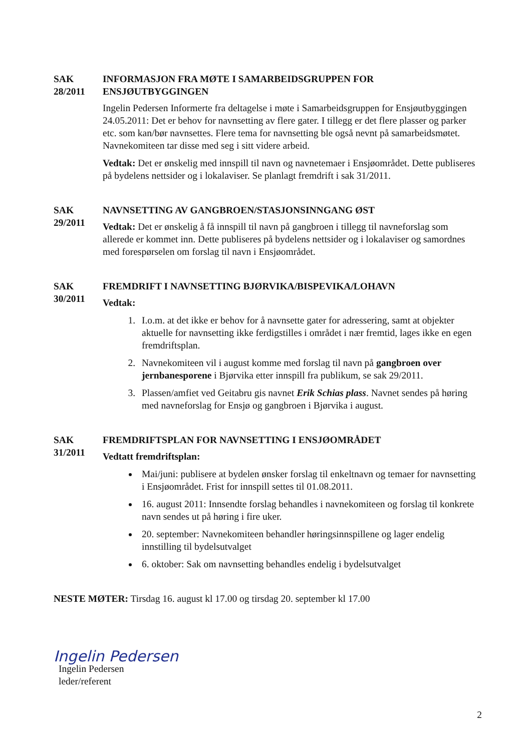SAK
28/2011
INFORMASJON FRA MØTE I SAMARBEIDSGRUPPEN FOR ENSJØUTBYGGINGEN
Ingelin Pedersen Informerte fra deltagelse i møte i Samarbeidsgruppen for Ensjøutbyggingen 24.05.2011: Det er behov for navnsetting av flere gater. I tillegg er det flere plasser og parker etc. som kan/bør navnsettes. Flere tema for navnsetting ble også nevnt på samarbeidsmøtet. Navnekomiteen tar disse med seg i sitt videre arbeid.
Vedtak: Det er ønskelig med innspill til navn og navnetemaer i Ensjøområdet. Dette publiseres på bydelens nettsider og i lokalaviser. Se planlagt fremdrift i sak 31/2011.
SAK
29/2011
NAVNSETTING AV GANGBROEN/STASJONSINNGANG ØST
Vedtak: Det er ønskelig å få innspill til navn på gangbroen i tillegg til navneforslag som allerede er kommet inn. Dette publiseres på bydelens nettsider og i lokalaviser og samordnes med forespørselen om forslag til navn i Ensjøområdet.
SAK
30/2011
FREMDRIFT I NAVNSETTING BJØRVIKA/BISPEVIKA/LOHAVN
Vedtak:
1. I.o.m. at det ikke er behov for å navnsette gater for adressering, samt at objekter aktuelle for navnsetting ikke ferdigstilles i området i nær fremtid, lages ikke en egen fremdriftsplan.
2. Navnekomiteen vil i august komme med forslag til navn på gangbroen over jernbanesporene i Bjørvika etter innspill fra publikum, se sak 29/2011.
3. Plassen/amfiet ved Geitabru gis navnet Erik Schias plass. Navnet sendes på høring med navneforslag for Ensjø og gangbroen i Bjørvika i august.
SAK
31/2011
FREMDRIFTSPLAN FOR NAVNSETTING I ENSJØOMRÅDET
Vedtatt fremdriftsplan:
Mai/juni: publisere at bydelen ønsker forslag til enkeltnavn og temaer for navnsetting i Ensjøområdet. Frist for innspill settes til 01.08.2011.
16. august 2011: Innsendte forslag behandles i navnekomiteen og forslag til konkrete navn sendes ut på høring i fire uker.
20. september: Navnekomiteen behandler høringsinnspillene og lager endelig innstilling til bydelsutvalget
6. oktober: Sak om navnsetting behandles endelig i bydelsutvalget
NESTE MØTER: Tirsdag 16. august kl 17.00 og tirsdag 20. september kl 17.00
Ingelin Pedersen
Ingelin Pedersen
leder/referent
2